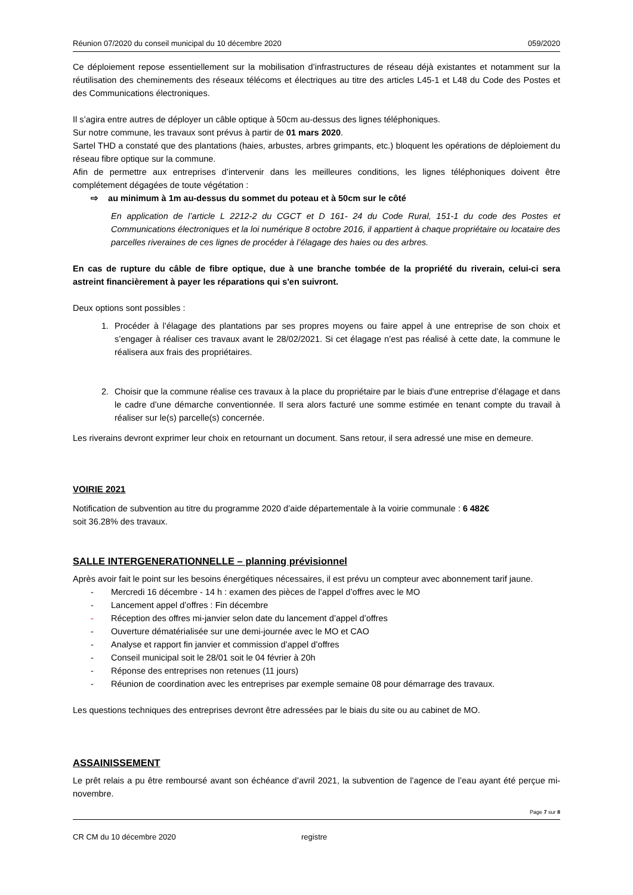Réunion 07/2020 du conseil municipal du 10 décembre 2020 059/2020
Ce déploiement repose essentiellement sur la mobilisation d’infrastructures de réseau déjà existantes et notamment sur la réutilisation des cheminements des réseaux télécoms et électriques au titre des articles L45-1 et L48 du Code des Postes et des Communications électroniques.
Il s’agira entre autres de déployer un câble optique à 50cm au-dessus des lignes téléphoniques.
Sur notre commune, les travaux sont prévus à partir de 01 mars 2020.
Sartel THD a constaté que des plantations (haies, arbustes, arbres grimpants, etc.) bloquent les opérations de déploiement du réseau fibre optique sur la commune.
Afin de permettre aux entreprises d’intervenir dans les meilleures conditions, les lignes téléphoniques doivent être complétement dégagées de toute végétation :
⇨ au minimum à 1m au-dessus du sommet du poteau et à 50cm sur le côté
En application de l’article L 2212-2 du CGCT et D 161- 24 du Code Rural, 151-1 du code des Postes et Communications électroniques et la loi numérique 8 octobre 2016, il appartient à chaque propriétaire ou locataire des parcelles riveraines de ces lignes de procéder à l’élagage des haies ou des arbres.
En cas de rupture du câble de fibre optique, due à une branche tombée de la propriété du riverain, celui-ci sera astreint financièrement à payer les réparations qui s'en suivront.
Deux options sont possibles :
1. Procéder à l’élagage des plantations par ses propres moyens ou faire appel à une entreprise de son choix et s’engager à réaliser ces travaux avant le 28/02/2021. Si cet élagage n’est pas réalisé à cette date, la commune le réalisera aux frais des propriétaires.
2. Choisir que la commune réalise ces travaux à la place du propriétaire par le biais d'une entreprise d’élagage et dans le cadre d’une démarche conventionnée. Il sera alors facturé une somme estimée en tenant compte du travail à réaliser sur le(s) parcelle(s) concernée.
Les riverains devront exprimer leur choix en retournant un document. Sans retour, il sera adressé une mise en demeure.
VOIRIE 2021
Notification de subvention au titre du programme 2020 d’aide départementale à la voirie communale : 6 482€
soit 36.28% des travaux.
SALLE INTERGENERATIONNELLE – planning prévisionnel
Après avoir fait le point sur les besoins énergétiques nécessaires, il est prévu un compteur avec abonnement tarif jaune.
- Mercredi 16 décembre - 14 h : examen des pièces de l’appel d’offres avec le MO
- Lancement appel d’offres : Fin décembre
- Réception des offres mi-janvier selon date du lancement d’appel d’offres
- Ouverture dématérialisée sur une demi-journée avec le MO et CAO
- Analyse et rapport fin janvier et commission d’appel d’offres
- Conseil municipal soit le 28/01 soit le 04 février à 20h
- Réponse des entreprises non retenues (11 jours)
- Réunion de coordination avec les entreprises par exemple semaine 08 pour démarrage des travaux.
Les questions techniques des entreprises devront être adressées par le biais du site ou au cabinet de MO.
ASSAINISSEMENT
Le prêt relais a pu être remboursé avant son échéance d’avril 2021, la subvention de l’agence de l’eau ayant été perçue mi-novembre.
Page 7 sur 8
CR CM du 10 décembre 2020 registre